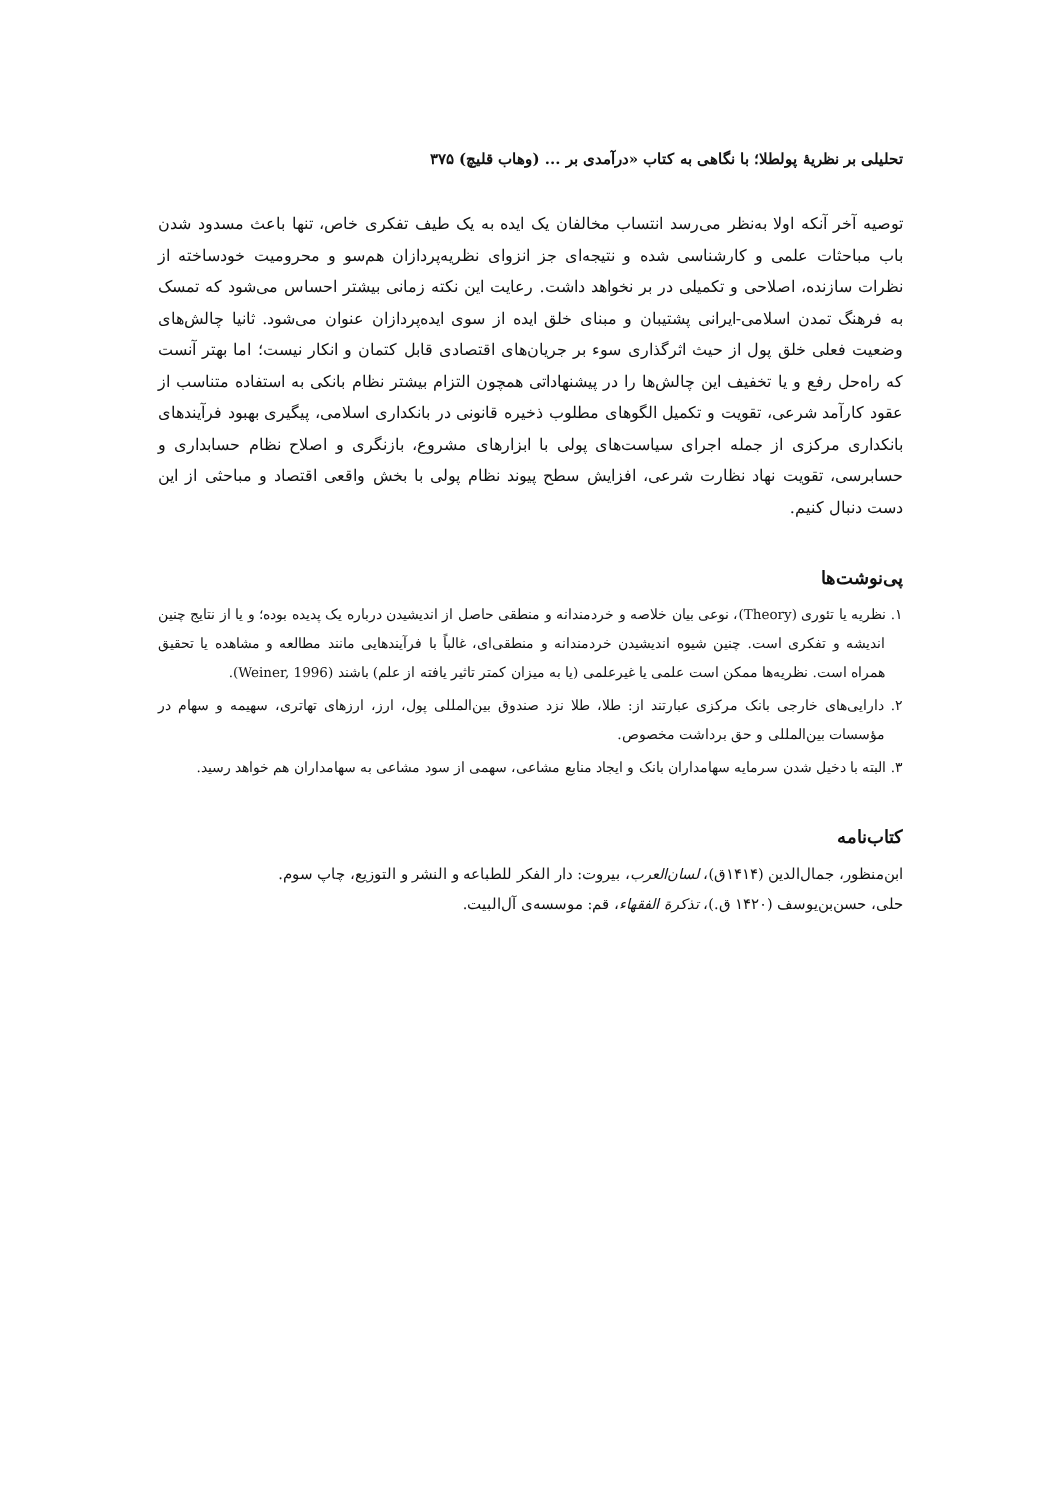تحلیلی بر نظریهٔ پولطلا؛ با نگاهی به کتاب «درآمدی بر ... (وهاب قلیچ) ۳۷۵
توصیه آخر آنکه اولا به‌نظر می‌رسد انتساب مخالفان یک ایده به یک طیف تفکری خاص، تنها باعث مسدود شدن باب مباحثات علمی و کارشناسی شده و نتیجه‌ای جز انزوای نظریه‌پردازان هم‌سو و محرومیت خودساخته از نظرات سازنده، اصلاحی و تکمیلی در بر نخواهد داشت. رعایت این نکته زمانی بیشتر احساس می‌شود که تمسک به فرهنگ تمدن اسلامی-ایرانی پشتیبان و مبنای خلق ایده از سوی ایده‌پردازان عنوان می‌شود. ثانیا چالش‌های وضعیت فعلی خلق پول از حیث اثرگذاری سوء بر جریان‌های اقتصادی قابل کتمان و انکار نیست؛ اما بهتر آنست که راه‌حل رفع و یا تخفیف این چالش‌ها را در پیشنهاداتی همچون التزام بیشتر نظام بانکی به استفاده متناسب از عقود کارآمد شرعی، تقویت و تکمیل الگوهای مطلوب ذخیره قانونی در بانکداری اسلامی، پیگیری بهبود فرآیندهای بانکداری مرکزی از جمله اجرای سیاست‌های پولی با ابزارهای مشروع، بازنگری و اصلاح نظام حسابداری و حسابرسی، تقویت نهاد نظارت شرعی، افزایش سطح پیوند نظام پولی با بخش واقعی اقتصاد و مباحثی از این دست دنبال کنیم.
پی‌نوشت‌ها
۱. نظریه یا تئوری (Theory)، نوعی بیان خلاصه و خردمندانه و منطقی حاصل از اندیشیدن درباره یک پدیده بوده؛ و یا از نتایج چنین اندیشه و تفکری است. چنین شیوه اندیشیدن خردمندانه و منطقی‌ای، غالباً با فرآیندهایی مانند مطالعه و مشاهده یا تحقیق همراه است. نظریه‌ها ممکن است علمی یا غیرعلمی (یا به میزان کمتر تاثیر یافته از علم) باشند (Weiner, 1996).
۲. دارایی‌های خارجی بانک مرکزی عبارتند از: طلا، طلا نزد صندوق بین‌المللی پول، ارز، ارزهای تهاتری، سهیمه و سهام در مؤسسات بین‌المللی و حق برداشت مخصوص.
۳. البته با دخیل شدن سرمایه سهامداران بانک و ایجاد منابع مشاعی، سهمی از سود مشاعی به سهامداران هم خواهد رسید.
کتاب‌نامه
ابن‌منظور، جمال‌الدین (۱۴۱۴ق)، لسان‌العرب، بیروت: دار الفکر للطباعه و النشر و التوزیع، چاپ سوم.
حلی، حسن‌بن‌یوسف (۱۴۲۰ ق.)، تذکرة الفقهاء، قم: موسسه‌ی آل‌البیت.